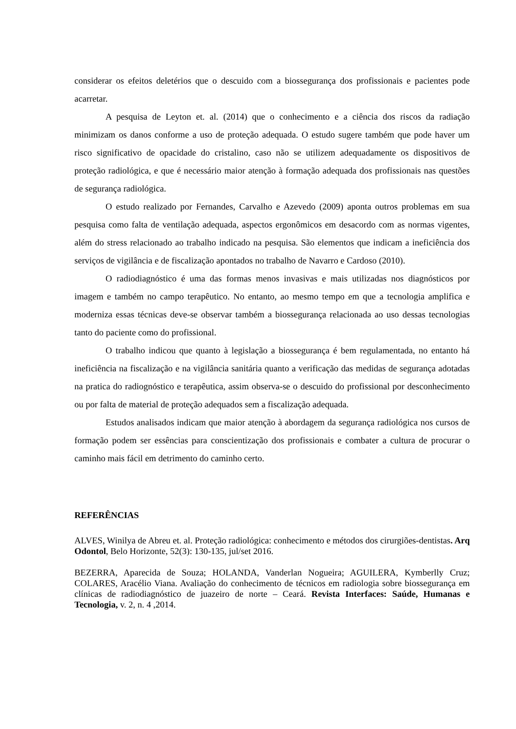considerar os efeitos deletérios que o descuido com a biossegurança dos profissionais e pacientes pode acarretar.
A pesquisa de Leyton et. al. (2014) que o conhecimento e a ciência dos riscos da radiação minimizam os danos conforme a uso de proteção adequada. O estudo sugere também que pode haver um risco significativo de opacidade do cristalino, caso não se utilizem adequadamente os dispositivos de proteção radiológica, e que é necessário maior atenção à formação adequada dos profissionais nas questões de segurança radiológica.
O estudo realizado por Fernandes, Carvalho e Azevedo (2009) aponta outros problemas em sua pesquisa como falta de ventilação adequada, aspectos ergonômicos em desacordo com as normas vigentes, além do stress relacionado ao trabalho indicado na pesquisa. São elementos que indicam a ineficiência dos serviços de vigilância e de fiscalização apontados no trabalho de Navarro e Cardoso (2010).
O radiodiagnóstico é uma das formas menos invasivas e mais utilizadas nos diagnósticos por imagem e também no campo terapêutico. No entanto, ao mesmo tempo em que a tecnologia amplifica e moderniza essas técnicas deve-se observar também a biossegurança relacionada ao uso dessas tecnologias tanto do paciente como do profissional.
O trabalho indicou que quanto à legislação a biossegurança é bem regulamentada, no entanto há ineficiência na fiscalização e na vigilância sanitária quanto a verificação das medidas de segurança adotadas na pratica do radiognóstico e terapêutica, assim observa-se o descuido do profissional por desconhecimento ou por falta de material de proteção adequados sem a fiscalização adequada.
Estudos analisados indicam que maior atenção à abordagem da segurança radiológica nos cursos de formação podem ser essências para conscientização dos profissionais e combater a cultura de procurar o caminho mais fácil em detrimento do caminho certo.
REFERÊNCIAS
ALVES, Winilya de Abreu et. al. Proteção radiológica: conhecimento e métodos dos cirurgiões-dentistas. Arq Odontol, Belo Horizonte, 52(3): 130-135, jul/set 2016.
BEZERRA, Aparecida de Souza; HOLANDA, Vanderlan Nogueira; AGUILERA, Kymberlly Cruz; COLARES, Aracélio Viana. Avaliação do conhecimento de técnicos em radiologia sobre biossegurança em clínicas de radiodiagnóstico de juazeiro de norte – Ceará. Revista Interfaces: Saúde, Humanas e Tecnologia, v. 2, n. 4 ,2014.